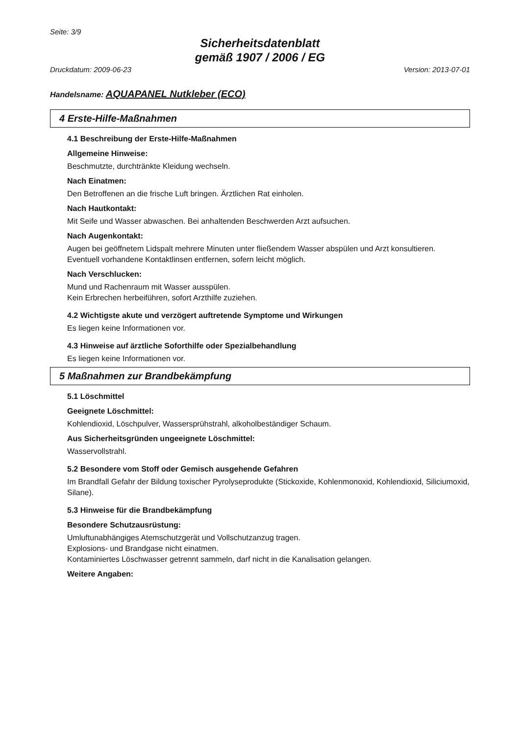Seite: 3/9
Sicherheitsdatenblatt
gemäß 1907 / 2006 / EG
Druckdatum: 2009-06-23 Version: 2013-07-01
Handelsname: AQUAPANEL Nutkleber (ECO)
4 Erste-Hilfe-Maßnahmen
4.1 Beschreibung der Erste-Hilfe-Maßnahmen
Allgemeine Hinweise:
Beschmutzte, durchtränkte Kleidung wechseln.
Nach Einatmen:
Den Betroffenen an die frische Luft bringen. Ärztlichen Rat einholen.
Nach Hautkontakt:
Mit Seife und Wasser abwaschen. Bei anhaltenden Beschwerden Arzt aufsuchen.
Nach Augenkontakt:
Augen bei geöffnetem Lidspalt mehrere Minuten unter fließendem Wasser abspülen und Arzt konsultieren.
Eventuell vorhandene Kontaktlinsen entfernen, sofern leicht möglich.
Nach Verschlucken:
Mund und Rachenraum mit Wasser ausspülen.
Kein Erbrechen herbeiführen, sofort Arzthilfe zuziehen.
4.2 Wichtigste akute und verzögert auftretende Symptome und Wirkungen
Es liegen keine Informationen vor.
4.3 Hinweise auf ärztliche Soforthilfe oder Spezialbehandlung
Es liegen keine Informationen vor.
5 Maßnahmen zur Brandbekämpfung
5.1 Löschmittel
Geeignete Löschmittel:
Kohlendioxid, Löschpulver, Wassersprühstrahl, alkoholbeständiger Schaum.
Aus Sicherheitsgründen ungeeignete Löschmittel:
Wasservollstrahl.
5.2 Besondere vom Stoff oder Gemisch ausgehende Gefahren
Im Brandfall Gefahr der Bildung toxischer Pyrolyseprodukte (Stickoxide, Kohlenmonoxid, Kohlendioxid, Siliciumoxid, Silane).
5.3 Hinweise für die Brandbekämpfung
Besondere Schutzausrüstung:
Umluftunabhängiges Atemschutzgerät und Vollschutzanzug tragen.
Explosions- und Brandgase nicht einatmen.
Kontaminiertes Löschwasser getrennt sammeln, darf nicht in die Kanalisation gelangen.
Weitere Angaben: